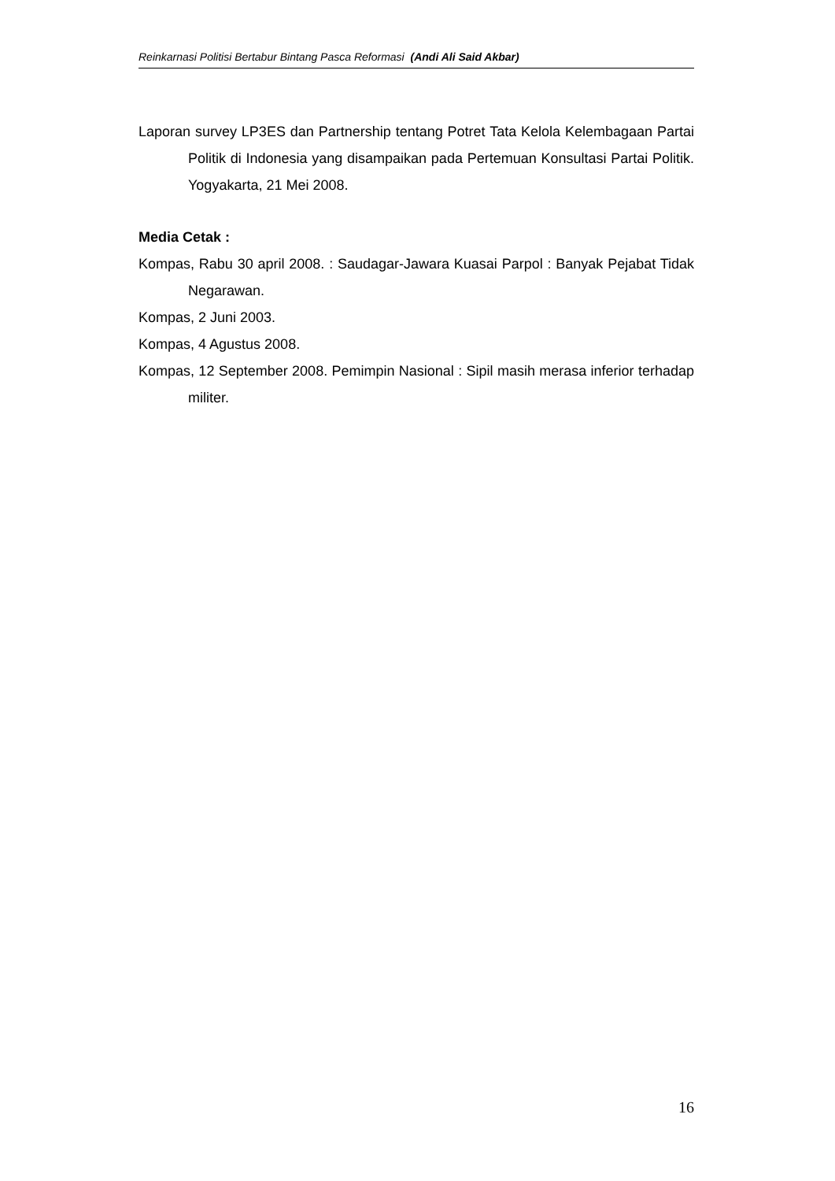Reinkarnasi Politisi Bertabur Bintang Pasca Reformasi (Andi Ali Said Akbar)
Laporan survey LP3ES dan Partnership tentang Potret Tata Kelola Kelembagaan Partai Politik di Indonesia yang disampaikan pada Pertemuan Konsultasi Partai Politik. Yogyakarta, 21 Mei 2008.
Media Cetak :
Kompas, Rabu 30 april 2008. : Saudagar-Jawara Kuasai Parpol : Banyak Pejabat Tidak Negarawan.
Kompas, 2 Juni 2003.
Kompas, 4 Agustus 2008.
Kompas, 12 September 2008. Pemimpin Nasional : Sipil masih merasa inferior terhadap militer.
16